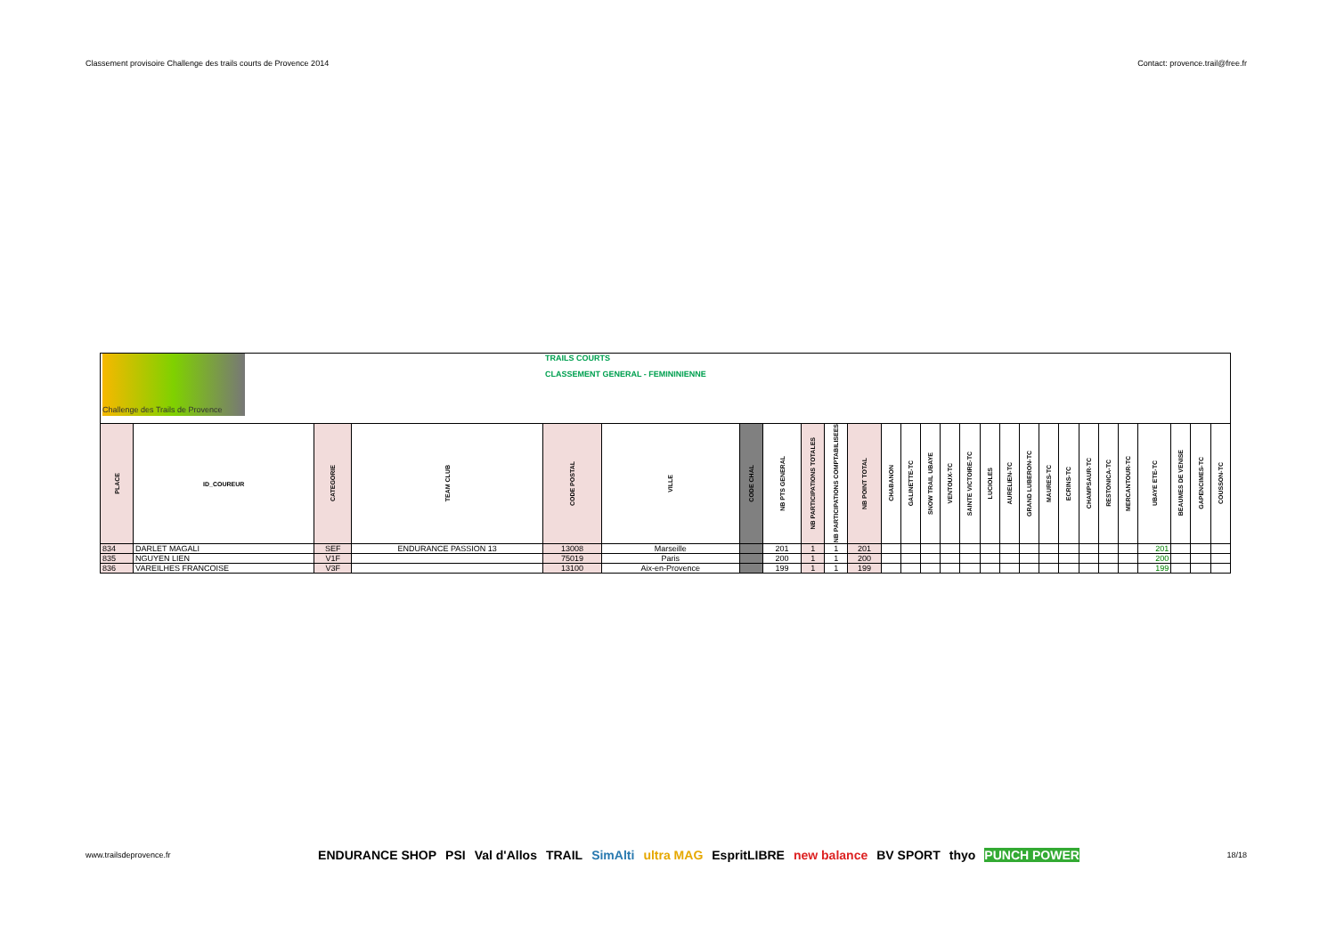Classement provisoire Challenge des trails courts de Provence 2014 Contact: provence.trail@free.fr
| Challenge des Trails de Provence | | | | TRAILS COURTS CLASSEMENT GENERAL - FEMININIENNE | | | | | | | | | | | | | | | | | | | | | | | |
| PLACE | ID_COUREUR | CATEGORIE | TEAM CLUB | CODE POSTAL | VILLE | CODE CHAL | NB PTS GENERAL | NB PARTICIPATIONS TOTALES | NB PARTICIPATIONS COMPTABILISEES | NB POINT TOTAL | CHABANON | GALINETTE-TC | SNOW TRAIL UBAYE | VENTOUX-TC | SAINTE VICTOIRE-TC | LUCIOLES | AURELIEN-TC | GRAND LUBERON-TC | MAURES-TC | ECRINS-TC | CHAMPSAUR-TC | RESTONICA-TC | MERCANTOUR-TC | UBAYE ETE-TC | BEAUMES DE VENISE | GAPENCIMES-TC | COUSSON-TC |
| 834 | DARLET MAGALI | SEF | ENDURANCE PASSION 13 | 13008 | Marseille | | 201 | 1 | 1 | 201 | | | | | | | | | | | | | | 201 | | | |
| 835 | NGUYEN LIEN | V1F | | 75019 | Paris | | 200 | 1 | 1 | 200 | | | | | | | | | | | | | | 200 | | | |
| 836 | VAREILHES FRANCOISE | V3F | | 13100 | Aix-en-Provence | | 199 | 1 | 1 | 199 | | | | | | | | | | | | | | 199 | | | |
www.trailsdeprovence.fr
ENDURANCE SHOP PSI Val d'Allos TRAIL SimAlti ultra MAG EspritLIBRE new balance BV SPORT thyo PUNCH POWER
18/18